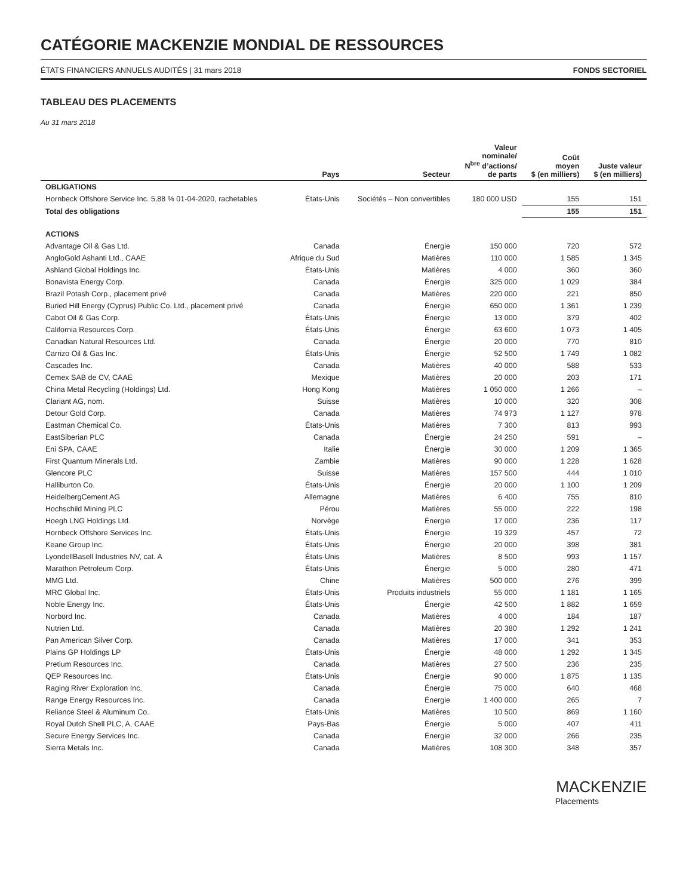CATÉGORIE MACKENZIE MONDIAL DE RESSOURCES
ÉTATS FINANCIERS ANNUELS AUDITÉS | 31 mars 2018 FONDS SECTORIEL
TABLEAU DES PLACEMENTS
Au 31 mars 2018
| | Pays | Secteur | Valeur nominale/ N<sup>bre</sup> d’actions/ de parts | Coût moyen $ (en milliers) | Juste valeur $ (en milliers) |
| --- | --- | --- | --- | --- | --- |
| OBLIGATIONS | | | | | |
| Hornbeck Offshore Service Inc. 5,88 % 01-04-2020, rachetables | États-Unis | Sociétés – Non convertibles | 180 000 USD | 155 | 151 |
| Total des obligations | | | | 155 | 151 |
| ACTIONS | | | | | |
| Advantage Oil & Gas Ltd. | Canada | Énergie | 150 000 | 720 | 572 |
| AngloGold Ashanti Ltd., CAAE | Afrique du Sud | Matières | 110 000 | 1 585 | 1 345 |
| Ashland Global Holdings Inc. | États-Unis | Matières | 4 000 | 360 | 360 |
| Bonavista Energy Corp. | Canada | Énergie | 325 000 | 1 029 | 384 |
| Brazil Potash Corp., placement privé | Canada | Matières | 220 000 | 221 | 850 |
| Buried Hill Energy (Cyprus) Public Co. Ltd., placement privé | Canada | Énergie | 650 000 | 1 361 | 1 239 |
| Cabot Oil & Gas Corp. | États-Unis | Énergie | 13 000 | 379 | 402 |
| California Resources Corp. | États-Unis | Énergie | 63 600 | 1 073 | 1 405 |
| Canadian Natural Resources Ltd. | Canada | Énergie | 20 000 | 770 | 810 |
| Carrizo Oil & Gas Inc. | États-Unis | Énergie | 52 500 | 1 749 | 1 082 |
| Cascades Inc. | Canada | Matières | 40 000 | 588 | 533 |
| Cemex SAB de CV, CAAE | Mexique | Matières | 20 000 | 203 | 171 |
| China Metal Recycling (Holdings) Ltd. | Hong Kong | Matières | 1 050 000 | 1 266 | – |
| Clariant AG, nom. | Suisse | Matières | 10 000 | 320 | 308 |
| Detour Gold Corp. | Canada | Matières | 74 973 | 1 127 | 978 |
| Eastman Chemical Co. | États-Unis | Matières | 7 300 | 813 | 993 |
| EastSiberian PLC | Canada | Énergie | 24 250 | 591 | – |
| Eni SPA, CAAE | Italie | Énergie | 30 000 | 1 209 | 1 365 |
| First Quantum Minerals Ltd. | Zambie | Matières | 90 000 | 1 228 | 1 628 |
| Glencore PLC | Suisse | Matières | 157 500 | 444 | 1 010 |
| Halliburton Co. | États-Unis | Énergie | 20 000 | 1 100 | 1 209 |
| HeidelbergCement AG | Allemagne | Matières | 6 400 | 755 | 810 |
| Hochschild Mining PLC | Pérou | Matières | 55 000 | 222 | 198 |
| Hoegh LNG Holdings Ltd. | Norvège | Énergie | 17 000 | 236 | 117 |
| Hornbeck Offshore Services Inc. | États-Unis | Énergie | 19 329 | 457 | 72 |
| Keane Group Inc. | États-Unis | Énergie | 20 000 | 398 | 381 |
| LyondellBasell Industries NV, cat. A | États-Unis | Matières | 8 500 | 993 | 1 157 |
| Marathon Petroleum Corp. | États-Unis | Énergie | 5 000 | 280 | 471 |
| MMG Ltd. | Chine | Matières | 500 000 | 276 | 399 |
| MRC Global Inc. | États-Unis | Produits industriels | 55 000 | 1 181 | 1 165 |
| Noble Energy Inc. | États-Unis | Énergie | 42 500 | 1 882 | 1 659 |
| Norbord Inc. | Canada | Matières | 4 000 | 184 | 187 |
| Nutrien Ltd. | Canada | Matières | 20 380 | 1 292 | 1 241 |
| Pan American Silver Corp. | Canada | Matières | 17 000 | 341 | 353 |
| Plains GP Holdings LP | États-Unis | Énergie | 48 000 | 1 292 | 1 345 |
| Pretium Resources Inc. | Canada | Matières | 27 500 | 236 | 235 |
| QEP Resources Inc. | États-Unis | Énergie | 90 000 | 1 875 | 1 135 |
| Raging River Exploration Inc. | Canada | Énergie | 75 000 | 640 | 468 |
| Range Energy Resources Inc. | Canada | Énergie | 1 400 000 | 265 | 7 |
| Reliance Steel & Aluminum Co. | États-Unis | Matières | 10 500 | 869 | 1 160 |
| Royal Dutch Shell PLC, A, CAAE | Pays-Bas | Énergie | 5 000 | 407 | 411 |
| Secure Energy Services Inc. | Canada | Énergie | 32 000 | 266 | 235 |
| Sierra Metals Inc. | Canada | Matières | 108 300 | 348 | 357 |
MACKENZIE
Placements